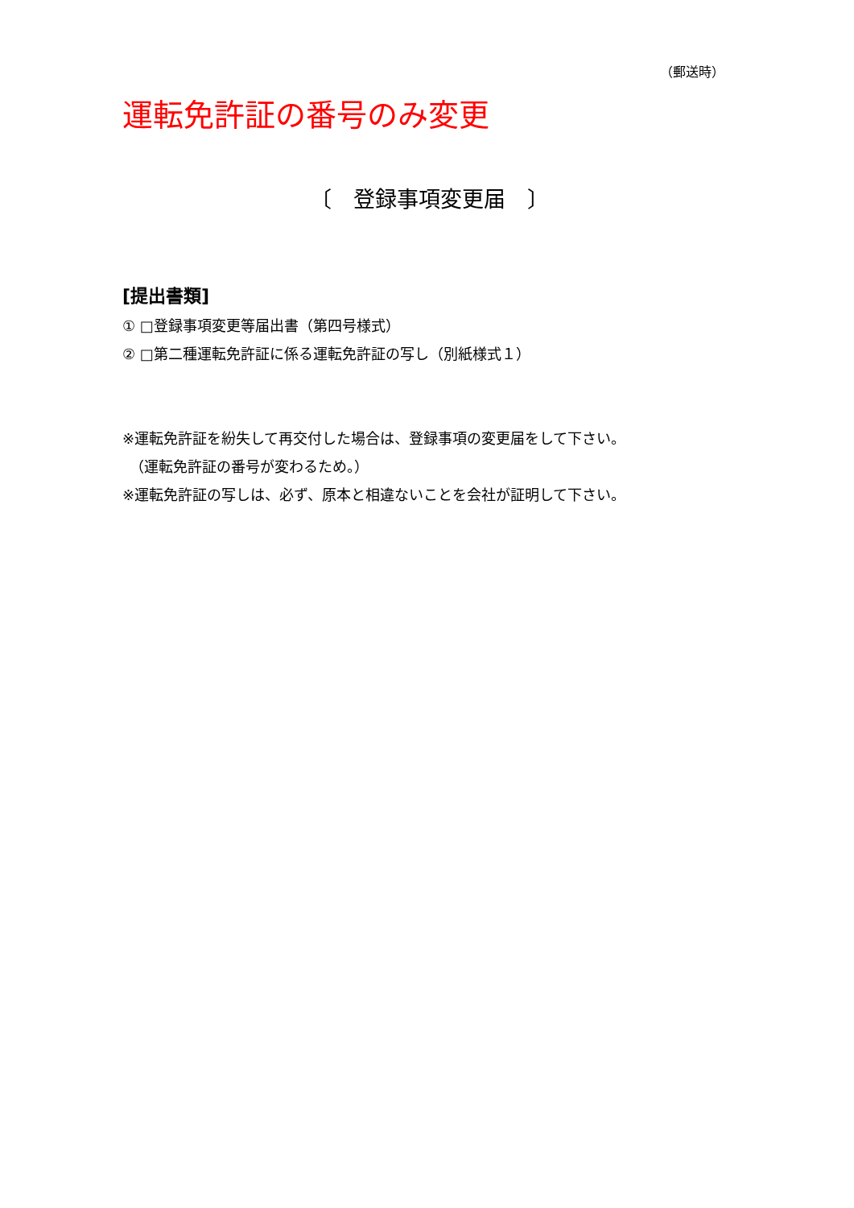（郵送時）
運転免許証の番号のみ変更
〔　登録事項変更届　〕
[提出書類]
① □登録事項変更等届出書（第四号様式）
② □第二種運転免許証に係る運転免許証の写し（別紙様式１）
※運転免許証を紛失して再交付した場合は、登録事項の変更届をして下さい。
　（運転免許証の番号が変わるため。）
※運転免許証の写しは、必ず、原本と相違ないことを会社が証明して下さい。